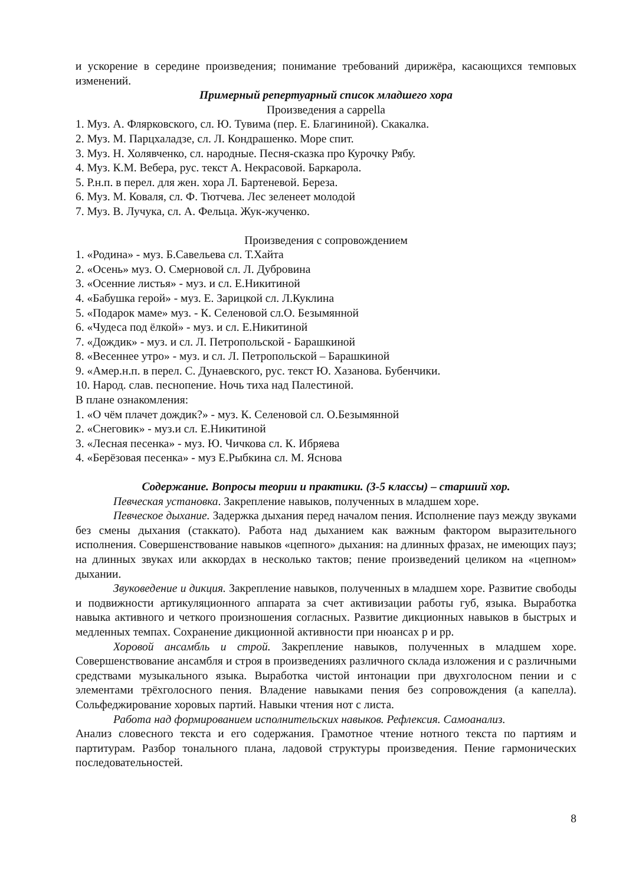и ускорение в середине произведения; понимание требований дирижёра, касающихся темповых изменений.
Примерный репертуарный список младшего хора
Произведения a cappella
1. Муз. А. Флярковского, сл. Ю. Тувима (пер. Е. Благининой). Скакалка.
2. Муз. М. Парцхаладзе, сл. Л. Кондрашенко. Море спит.
3. Муз. Н. Холявченко, сл. народные. Песня-сказка про Курочку Рябу.
4. Муз. К.М. Вебера, рус. текст А. Некрасовой. Баркарола.
5. Р.н.п. в перел. для жен. хора Л. Бартеневой. Береза.
6. Муз. М. Коваля, сл. Ф. Тютчева. Лес зеленеет молодой
7. Муз. В. Лучука, сл. А. Фельца. Жук-жученко.
Произведения с сопровождением
1. «Родина» - муз. Б.Савельева сл. Т.Хайта
2. «Осень» муз. О. Смерновой сл. Л. Дубровина
3. «Осенние листья» - муз. и сл. Е.Никитиной
4. «Бабушка герой» - муз. Е. Зарицкой сл. Л.Куклина
5. «Подарок маме» муз. - К. Селеновой сл.О. Безымянной
6. «Чудеса под ёлкой» - муз. и сл. Е.Никитиной
7. «Дождик» - муз. и сл. Л. Петропольской - Барашкиной
8. «Весеннее утро» - муз. и сл. Л. Петропольской – Барашкиной
9. «Амер.н.п. в перел. С. Дунаевского, рус. текст Ю. Хазанова. Бубенчики.
10. Народ. слав. песнопение. Ночь тиха над Палестиной.
В плане ознакомления:
1. «О чём плачет дождик?» - муз. К. Селеновой сл. О.Безымянной
2. «Снеговик» - муз.и сл. Е.Никитиной
3. «Лесная песенка» - муз. Ю. Чичкова сл. К. Ибряева
4. «Берёзовая песенка» - муз Е.Рыбкина сл. М. Яснова
Содержание. Вопросы теории и практики. (3-5 классы) – старший хор.
Певческая установка. Закрепление навыков, полученных в младшем хоре.
Певческое дыхание. Задержка дыхания перед началом пения. Исполнение пауз между звуками без смены дыхания (стаккато). Работа над дыханием как важным фактором выразительного исполнения. Совершенствование навыков «цепного» дыхания: на длинных фразах, не имеющих пауз; на длинных звуках или аккордах в несколько тактов; пение произведений целиком на «цепном» дыхании.
Звуковедение и дикция. Закрепление навыков, полученных в младшем хоре. Развитие свободы и подвижности артикуляционного аппарата за счет активизации работы губ, языка. Выработка навыка активного и четкого произношения согласных. Развитие дикционных навыков в быстрых и медленных темпах. Сохранение дикционной активности при нюансах p и pp.
Хоровой ансамбль и строй. Закрепление навыков, полученных в младшем хоре. Совершенствование ансамбля и строя в произведениях различного склада изложения и с различными средствами музыкального языка. Выработка чистой интонации при двухголосном пении и с элементами трёхголосного пения. Владение навыками пения без сопровождения (а капелла). Сольфеджирование хоровых партий. Навыки чтения нот с листа.
Работа над формированием исполнительских навыков. Рефлексия. Самоанализ.
Анализ словесного текста и его содержания. Грамотное чтение нотного текста по партиям и партитурам. Разбор тонального плана, ладовой структуры произведения. Пение гармонических последовательностей.
8